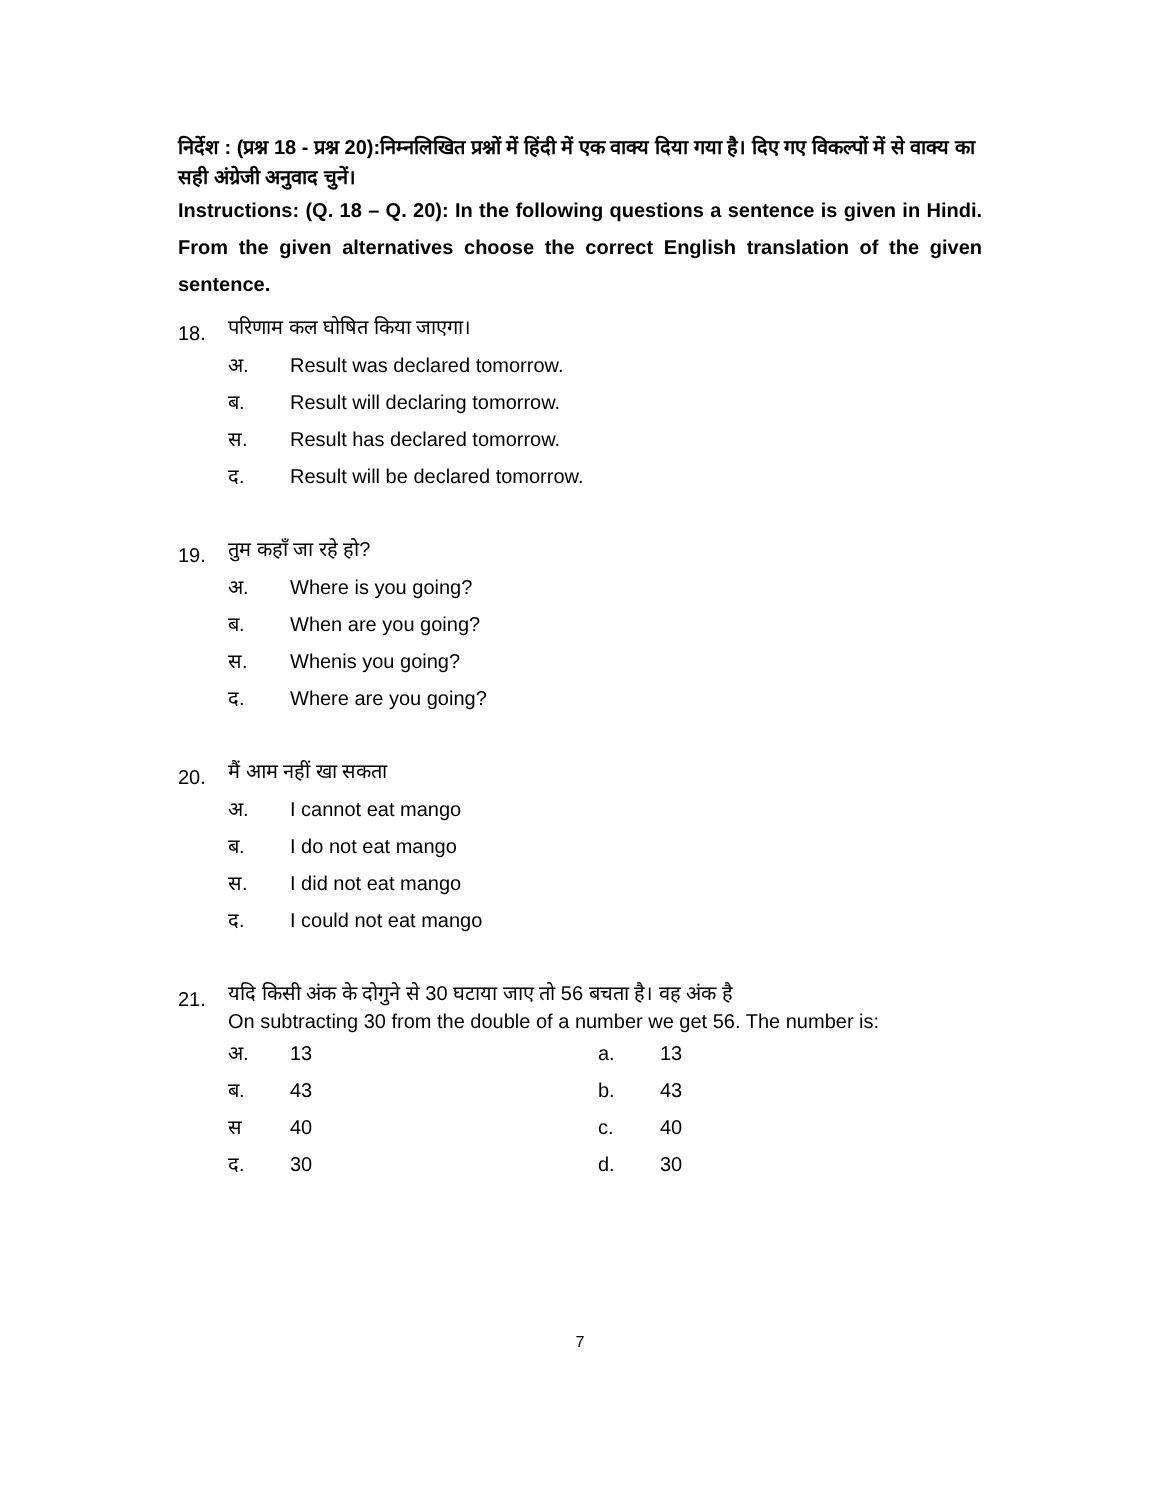निर्देश : (प्रश्न 18 - प्रश्न 20):निम्नलिखित प्रश्नों में हिंदी में एक वाक्य दिया गया है। दिए गए विकल्पों में से वाक्य का सही अंग्रेजी अनुवाद चुनें।
Instructions: (Q. 18 – Q. 20): In the following questions a sentence is given in Hindi. From the given alternatives choose the correct English translation of the given sentence.
18. परिणाम कल घोषित किया जाएगा।
अ. Result was declared tomorrow.
ब. Result will declaring tomorrow.
स. Result has declared tomorrow.
द. Result will be declared tomorrow.
19. तुम कहाँ जा रहे हो?
अ. Where is you going?
ब. When are you going?
स. Whenis you going?
द. Where are you going?
20. मैं आम नहीं खा सकता
अ. I cannot eat mango
ब. I do not eat mango
स. I did not eat mango
द. I could not eat mango
21. यदि किसी अंक के दोगुने से 30 घटाया जाए तो 56 बचता है। वह अंक है
On subtracting 30 from the double of a number we get 56. The number is:
अ. 13 a. 13
ब. 43 b. 43
स 40 c. 40
द. 30 d. 30
7